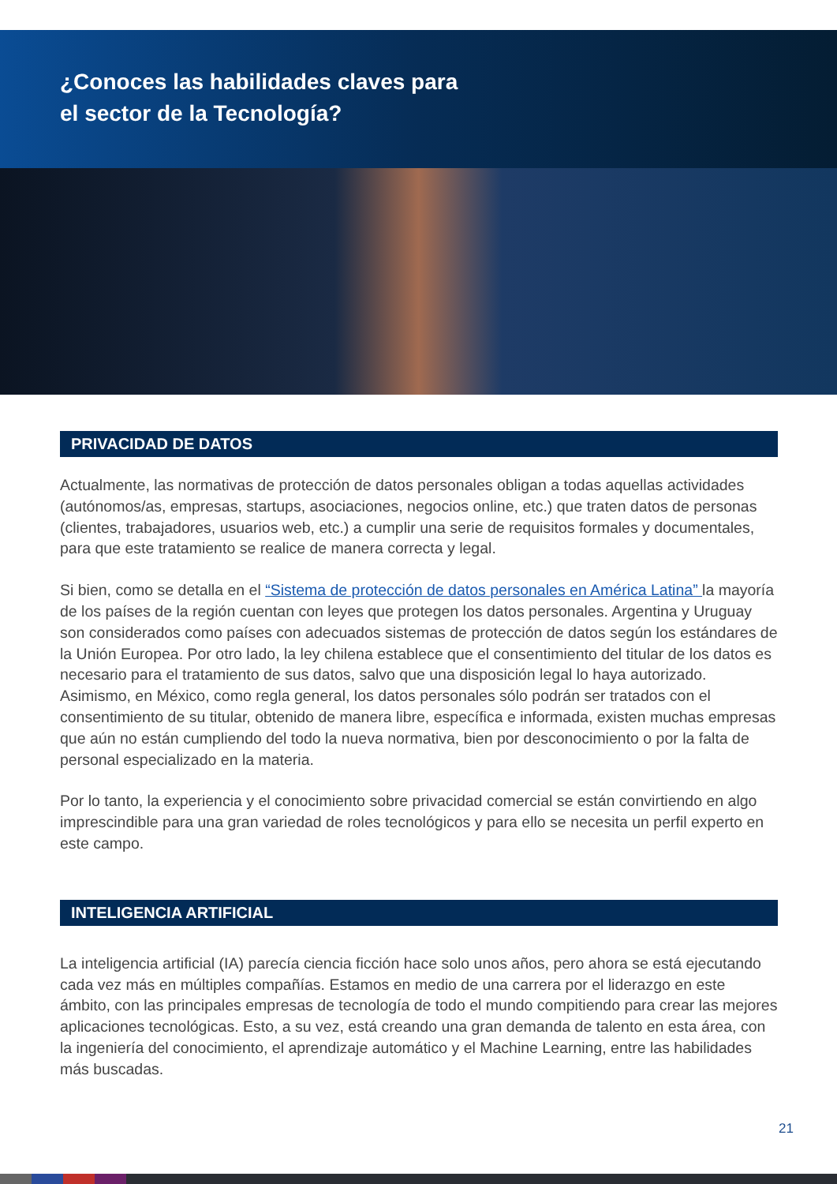¿Conoces las habilidades claves para
el sector de la Tecnología?
PRIVACIDAD DE DATOS
Actualmente, las normativas de protección de datos personales obligan a todas aquellas actividades (autónomos/as, empresas, startups, asociaciones, negocios online, etc.) que traten datos de personas (clientes, trabajadores, usuarios web, etc.) a cumplir una serie de requisitos formales y documentales, para que este tratamiento se realice de manera correcta y legal.
Si bien, como se detalla en el “Sistema de protección de datos personales en América Latina” la mayoría de los países de la región cuentan con leyes que protegen los datos personales. Argentina y Uruguay son considerados como países con adecuados sistemas de protección de datos según los estándares de la Unión Europea. Por otro lado, la ley chilena establece que el consentimiento del titular de los datos es necesario para el tratamiento de sus datos, salvo que una disposición legal lo haya autorizado. Asimismo, en México, como regla general, los datos personales sólo podrán ser tratados con el consentimiento de su titular, obtenido de manera libre, específica e informada, existen muchas empresas que aún no están cumpliendo del todo la nueva normativa, bien por desconocimiento o por la falta de personal especializado en la materia.
Por lo tanto, la experiencia y el conocimiento sobre privacidad comercial se están convirtiendo en algo imprescindible para una gran variedad de roles tecnológicos y para ello se necesita un perfil experto en este campo.
INTELIGENCIA ARTIFICIAL
La inteligencia artificial (IA) parecía ciencia ficción hace solo unos años, pero ahora se está ejecutando cada vez más en múltiples compañías. Estamos en medio de una carrera por el liderazgo en este ámbito, con las principales empresas de tecnología de todo el mundo compitiendo para crear las mejores aplicaciones tecnológicas. Esto, a su vez, está creando una gran demanda de talento en esta área, con la ingeniería del conocimiento, el aprendizaje automático y el Machine Learning, entre las habilidades más buscadas.
21